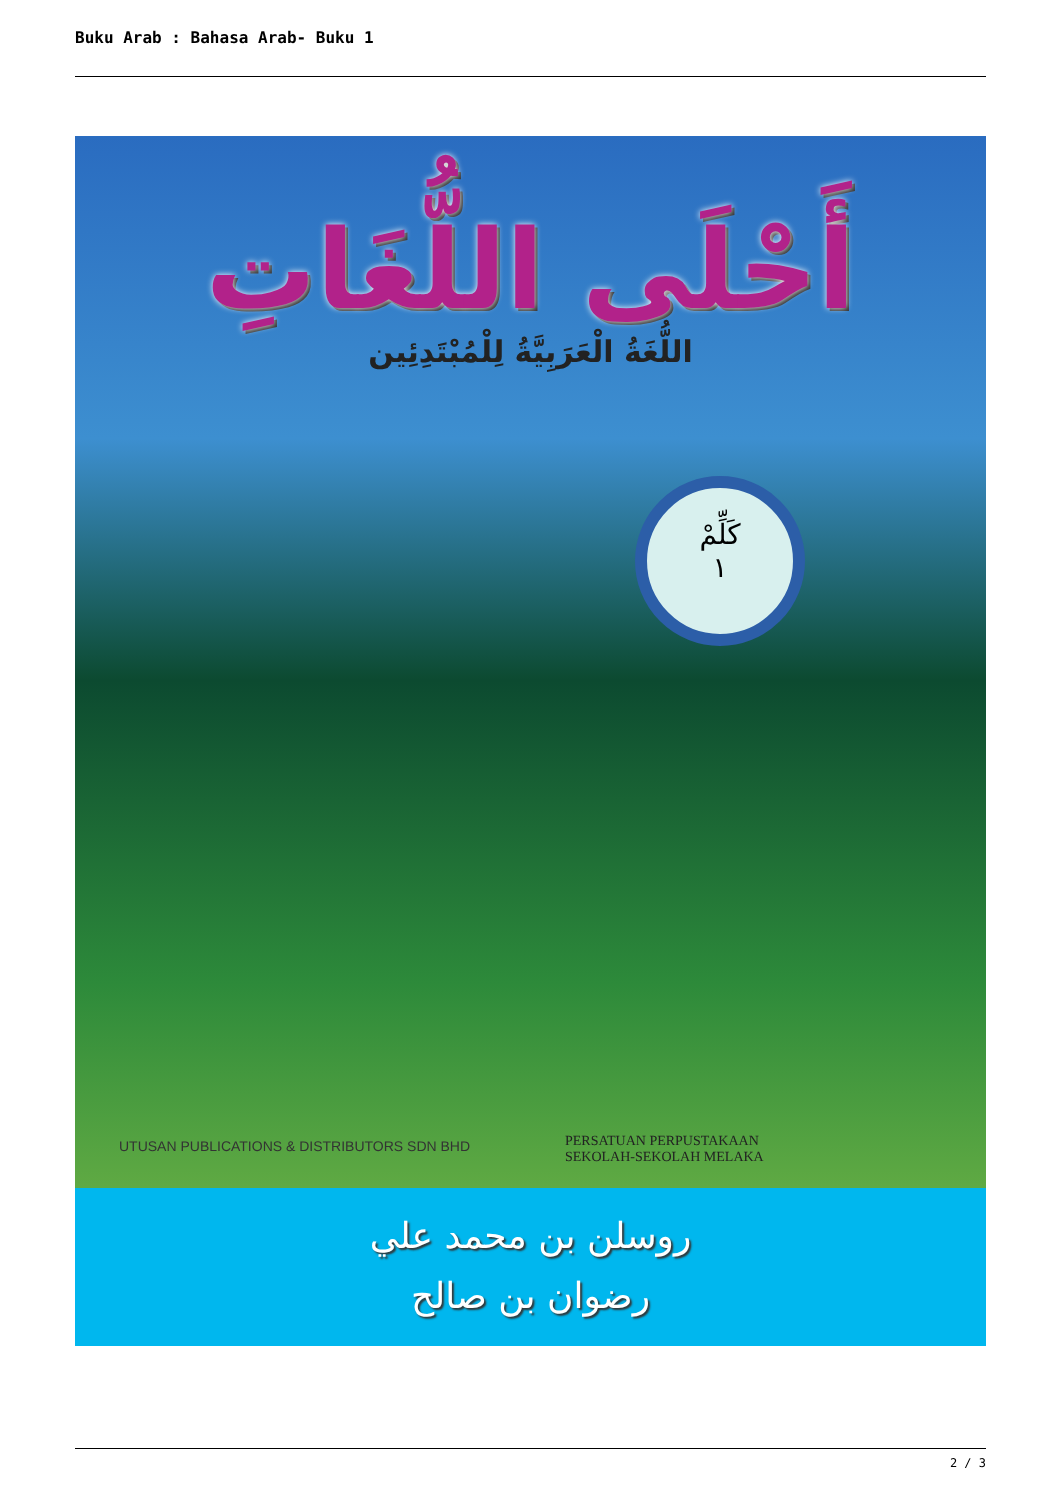Buku Arab : Bahasa Arab- Buku 1
أَحْلَى اللُّغَاتِ
اللُّغَةُ الْعَرَبِيَّةُ لِلْمُبْتَدِئِين
كَلِّمْ
١
UTUSAN PUBLICATIONS & DISTRIBUTORS SDN BHD
PERSATUAN PERPUSTAKAAN
SEKOLAH-SEKOLAH MELAKA
روسلن بن محمد علي
رضوان بن صالح
2 / 3